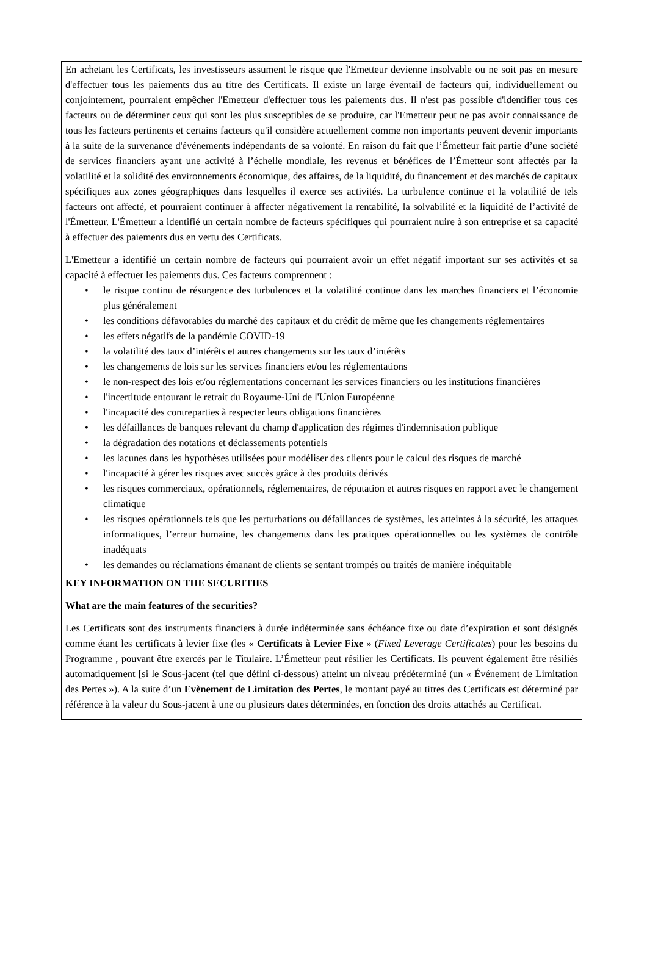En achetant les Certificats, les investisseurs assument le risque que l'Emetteur devienne insolvable ou ne soit pas en mesure d'effectuer tous les paiements dus au titre des Certificats. Il existe un large éventail de facteurs qui, individuellement ou conjointement, pourraient empêcher l'Emetteur d'effectuer tous les paiements dus. Il n'est pas possible d'identifier tous ces facteurs ou de déterminer ceux qui sont les plus susceptibles de se produire, car l'Emetteur peut ne pas avoir connaissance de tous les facteurs pertinents et certains facteurs qu'il considère actuellement comme non importants peuvent devenir importants à la suite de la survenance d'événements indépendants de sa volonté. En raison du fait que l’Émetteur fait partie d’une société de services financiers ayant une activité à l’échelle mondiale, les revenus et bénéfices de l’Émetteur sont affectés par la volatilité et la solidité des environnements économique, des affaires, de la liquidité, du financement et des marchés de capitaux spécifiques aux zones géographiques dans lesquelles il exerce ses activités. La turbulence continue et la volatilité de tels facteurs ont affecté, et pourraient continuer à affecter négativement la rentabilité, la solvabilité et la liquidité de l’activité de l'Émetteur. L'Émetteur a identifié un certain nombre de facteurs spécifiques qui pourraient nuire à son entreprise et sa capacité à effectuer des paiements dus en vertu des Certificats.
L'Emetteur a identifié un certain nombre de facteurs qui pourraient avoir un effet négatif important sur ses activités et sa capacité à effectuer les paiements dus. Ces facteurs comprennent :
• le risque continu de résurgence des turbulences et la volatilité continue dans les marches financiers et l’économie plus généralement
• les conditions défavorables du marché des capitaux et du crédit de même que les changements réglementaires
• les effets négatifs de la pandémie COVID-19
• la volatilité des taux d’intérêts et autres changements sur les taux d’intérêts
• les changements de lois sur les services financiers et/ou les réglementations
• le non-respect des lois et/ou réglementations concernant les services financiers ou les institutions financières
• l'incertitude entourant le retrait du Royaume-Uni de l'Union Européenne
• l'incapacité des contreparties à respecter leurs obligations financières
• les défaillances de banques relevant du champ d'application des régimes d'indemnisation publique
• la dégradation des notations et déclassements potentiels
• les lacunes dans les hypothèses utilisées pour modéliser des clients pour le calcul des risques de marché
• l'incapacité à gérer les risques avec succès grâce à des produits dérivés
• les risques commerciaux, opérationnels, réglementaires, de réputation et autres risques en rapport avec le changement climatique
• les risques opérationnels tels que les perturbations ou défaillances de systèmes, les atteintes à la sécurité, les attaques informatiques, l’erreur humaine, les changements dans les pratiques opérationnelles ou les systèmes de contrôle inadéquats
• les demandes ou réclamations émanant de clients se sentant trompés ou traités de manière inéquitable
KEY INFORMATION ON THE SECURITIES
What are the main features of the securities?
Les Certificats sont des instruments financiers à durée indéterminée sans échéance fixe ou date d’expiration et sont désignés comme étant les certificats à levier fixe (les « Certificats à Levier Fixe » (Fixed Leverage Certificates) pour les besoins du Programme , pouvant être exercés par le Titulaire. L’Émetteur peut résilier les Certificats. Ils peuvent également être résiliés automatiquement [si le Sous-jacent (tel que défini ci-dessous) atteint un niveau prédéterminé (un « Événement de Limitation des Pertes »). A la suite d’un Evènement de Limitation des Pertes, le montant payé au titres des Certificats est déterminé par référence à la valeur du Sous-jacent à une ou plusieurs dates déterminées, en fonction des droits attachés au Certificat.